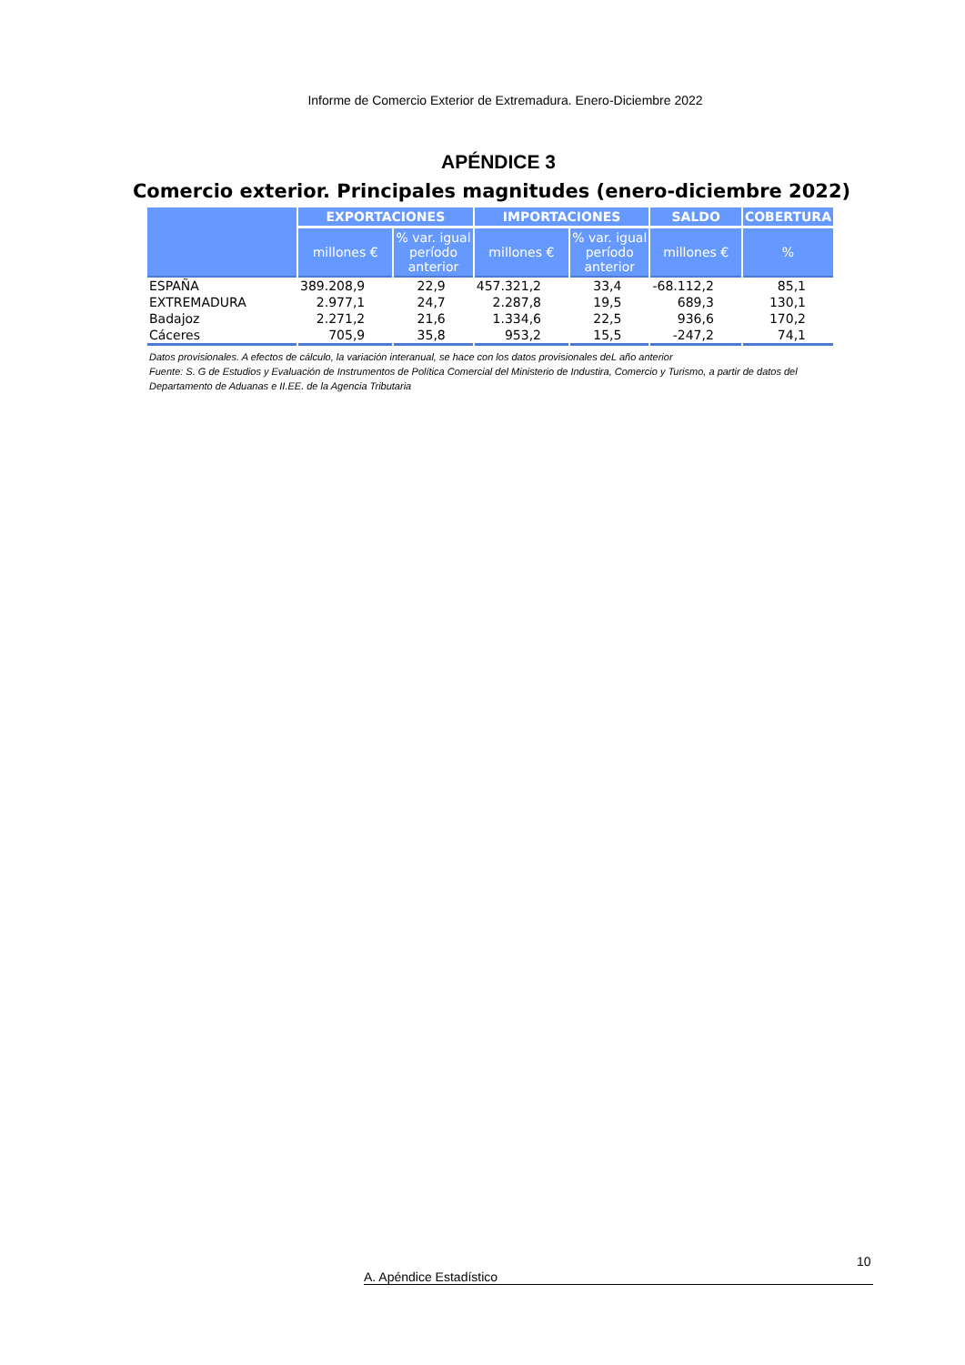Informe de Comercio Exterior de Extremadura. Enero-Diciembre 2022
APÉNDICE 3
Comercio exterior. Principales magnitudes (enero-diciembre 2022)
| | EXPORTACIONES | | IMPORTACIONES | | SALDO | COBERTURA |
| --- | --- | --- | --- | --- | --- | --- |
| | millones € | % var. igual período anterior | millones € | % var. igual período anterior | millones € | % |
| ESPAÑA | 389.208,9 | 22,9 | 457.321,2 | 33,4 | -68.112,2 | 85,1 |
| EXTREMADURA | 2.977,1 | 24,7 | 2.287,8 | 19,5 | 689,3 | 130,1 |
| Badajoz | 2.271,2 | 21,6 | 1.334,6 | 22,5 | 936,6 | 170,2 |
| Cáceres | 705,9 | 35,8 | 953,2 | 15,5 | -247,2 | 74,1 |
Datos provisionales. A efectos de cálculo, la variación interanual, se hace con los datos provisionales deL año anterior
Fuente: S. G de Estudios y Evaluación de Instrumentos de Política Comercial del Ministerio de Industira, Comercio y Turismo, a partir de datos del Departamento de Aduanas e II.EE. de la Agencia Tributaria
10
A. Apéndice Estadístico